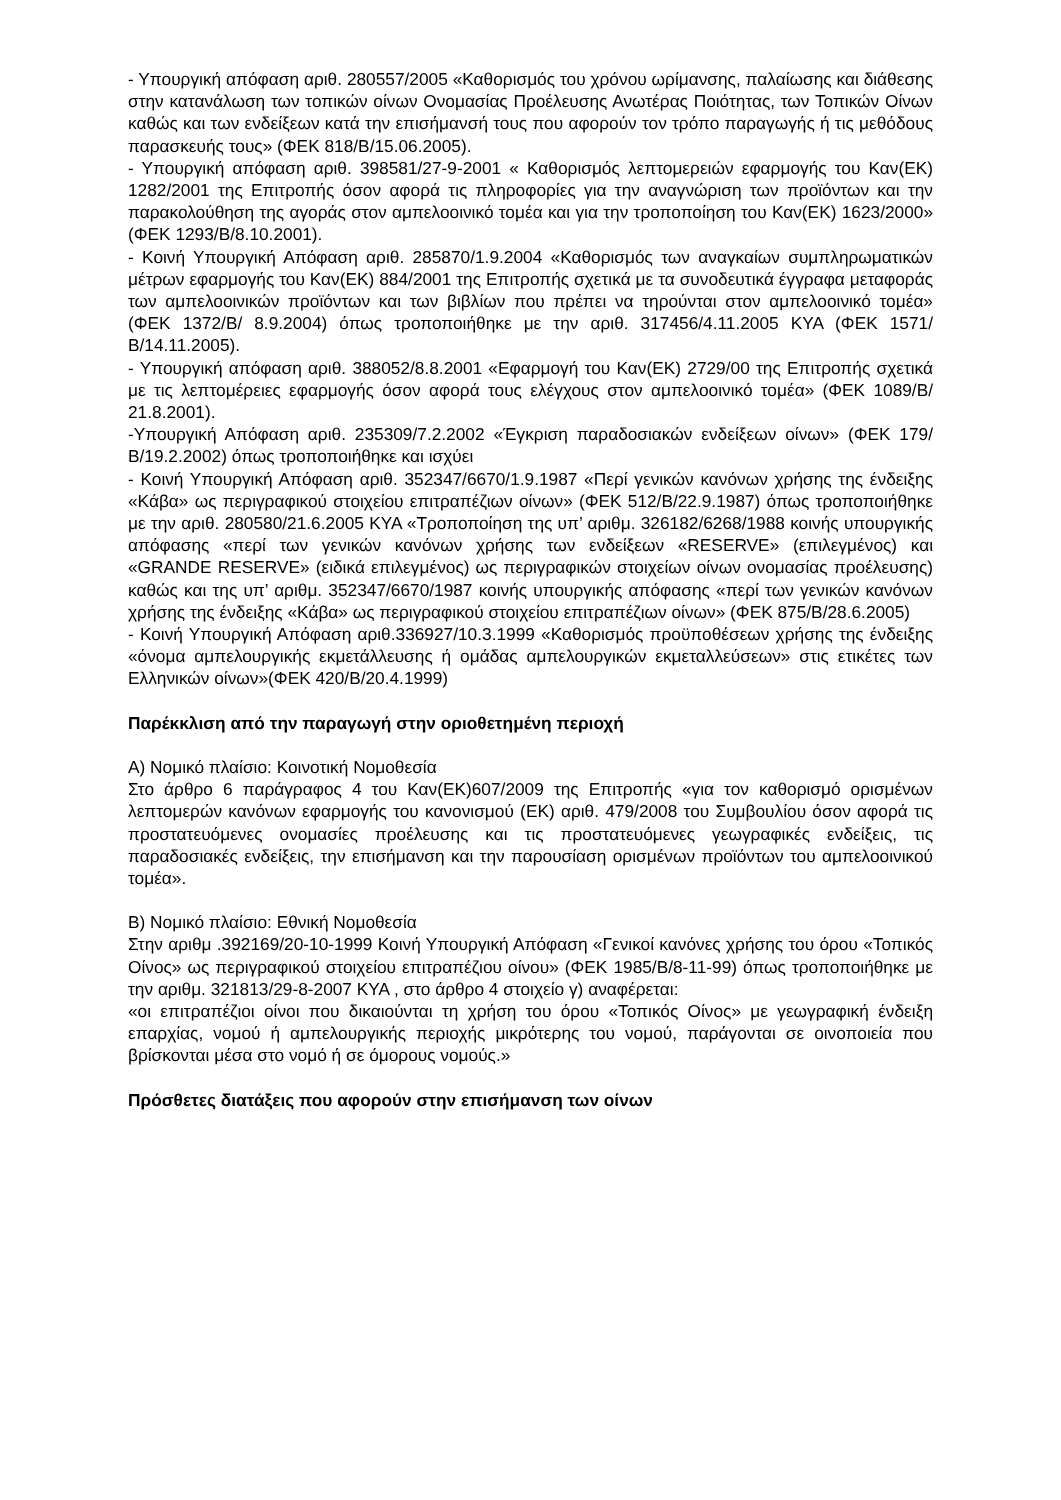- Υπουργική απόφαση αριθ. 280557/2005 «Καθορισμός του χρόνου ωρίμανσης, παλαίωσης και διάθεσης στην κατανάλωση των τοπικών οίνων Ονομασίας Προέλευσης Ανωτέρας Ποιότητας, των Τοπικών Οίνων καθώς και των ενδείξεων κατά την επισήμανσή τους που αφορούν τον τρόπο παραγωγής ή τις μεθόδους παρασκευής τους» (ΦΕΚ 818/Β/15.06.2005).
- Υπουργική απόφαση αριθ. 398581/27-9-2001 « Καθορισμός λεπτομερειών εφαρμογής του Καν(ΕΚ) 1282/2001 της Επιτροπής όσον αφορά τις πληροφορίες για την αναγνώριση των προϊόντων και την παρακολούθηση της αγοράς στον αμπελοοινικό τομέα και για την τροποποίηση του Καν(ΕΚ) 1623/2000» (ΦΕΚ 1293/Β/8.10.2001).
- Κοινή Υπουργική Απόφαση αριθ. 285870/1.9.2004 «Καθορισμός των αναγκαίων συμπληρωματικών μέτρων εφαρμογής του Καν(ΕΚ) 884/2001 της Επιτροπής σχετικά με τα συνοδευτικά έγγραφα μεταφοράς των αμπελοοινικών προϊόντων και των βιβλίων που πρέπει να τηρούνται στον αμπελοοινικό τομέα» (ΦΕΚ 1372/Β/ 8.9.2004) όπως τροποποιήθηκε με την αριθ. 317456/4.11.2005 ΚΥΑ (ΦΕΚ 1571/Β/14.11.2005).
- Υπουργική απόφαση αριθ. 388052/8.8.2001 «Εφαρμογή του Καν(ΕΚ) 2729/00 της Επιτροπής σχετικά με τις λεπτομέρειες εφαρμογής όσον αφορά τους ελέγχους στον αμπελοοινικό τομέα» (ΦΕΚ 1089/Β/ 21.8.2001).
-Υπουργική Απόφαση αριθ. 235309/7.2.2002 «Έγκριση παραδοσιακών ενδείξεων οίνων» (ΦΕΚ 179/Β/19.2.2002) όπως τροποποιήθηκε και ισχύει
- Κοινή Υπουργική Απόφαση αριθ. 352347/6670/1.9.1987 «Περί γενικών κανόνων χρήσης της ένδειξης «Κάβα» ως περιγραφικού στοιχείου επιτραπέζιων οίνων» (ΦΕΚ 512/Β/22.9.1987) όπως τροποποιήθηκε με την αριθ. 280580/21.6.2005 ΚΥΑ «Τροποποίηση της υπ’ αριθμ. 326182/6268/1988 κοινής υπουργικής απόφασης «περί των γενικών κανόνων χρήσης των ενδείξεων «RESERVE» (επιλεγμένος) και «GRANDE RESERVE» (ειδικά επιλεγμένος) ως περιγραφικών στοιχείων οίνων ονομασίας προέλευσης) καθώς και της υπ’ αριθμ. 352347/6670/1987 κοινής υπουργικής απόφασης «περί των γενικών κανόνων χρήσης της ένδειξης «Κάβα» ως περιγραφικού στοιχείου επιτραπέζιων οίνων» (ΦΕΚ 875/Β/28.6.2005)
- Κοινή Υπουργική Απόφαση αριθ.336927/10.3.1999 «Καθορισμός προϋποθέσεων χρήσης της ένδειξης «όνομα αμπελουργικής εκμετάλλευσης ή ομάδας αμπελουργικών εκμεταλλεύσεων» στις ετικέτες των Ελληνικών οίνων»(ΦΕΚ 420/Β/20.4.1999)
Παρέκκλιση από την παραγωγή στην οριοθετημένη περιοχή
Α) Νομικό πλαίσιο: Κοινοτική Νομοθεσία
Στο άρθρο 6 παράγραφος 4 του Καν(ΕΚ)607/2009 της Επιτροπής «για τον καθορισμό ορισμένων λεπτομερών κανόνων εφαρμογής του κανονισμού (ΕΚ) αριθ. 479/2008 του Συμβουλίου όσον αφορά τις προστατευόμενες ονομασίες προέλευσης και τις προστατευόμενες γεωγραφικές ενδείξεις, τις παραδοσιακές ενδείξεις, την επισήμανση και την παρουσίαση ορισμένων προϊόντων του αμπελοοινικού τομέα».
Β) Νομικό πλαίσιο: Εθνική Νομοθεσία
Στην αριθμ .392169/20-10-1999 Κοινή Υπουργική Απόφαση «Γενικοί κανόνες χρήσης του όρου «Τοπικός Οίνος» ως περιγραφικού στοιχείου επιτραπέζιου οίνου» (ΦΕΚ 1985/Β/8-11-99) όπως τροποποιήθηκε με την αριθμ. 321813/29-8-2007 ΚΥΑ , στο άρθρο 4 στοιχείο γ) αναφέρεται:
«οι επιτραπέζιοι οίνοι που δικαιούνται τη χρήση του όρου «Τοπικός Οίνος» με γεωγραφική ένδειξη επαρχίας, νομού ή αμπελουργικής περιοχής μικρότερης του νομού, παράγονται σε οινοποιεία που βρίσκονται μέσα στο νομό ή σε όμορους νομούς.»
Πρόσθετες διατάξεις που αφορούν στην επισήμανση των οίνων